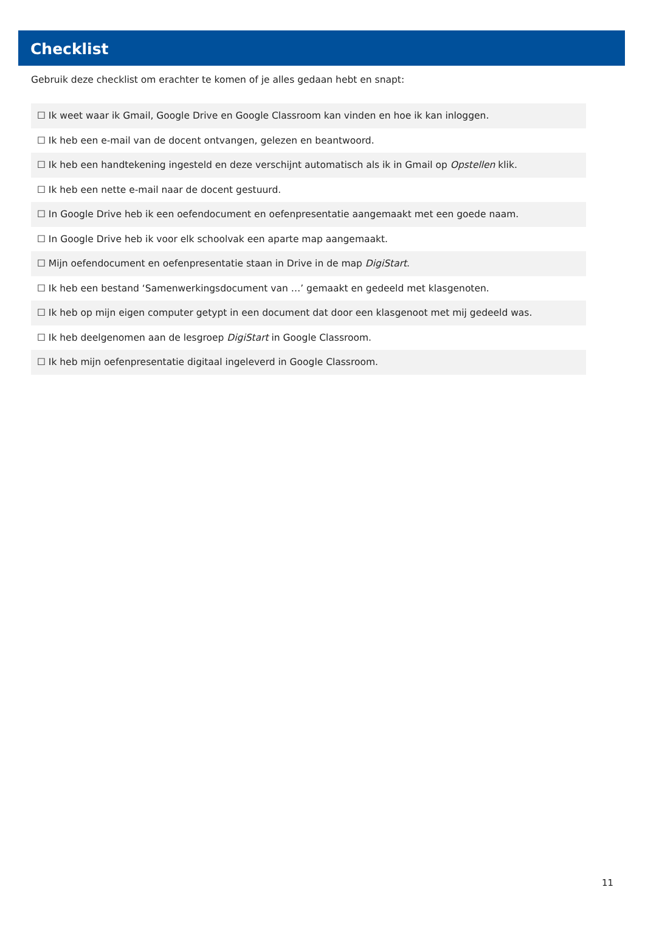Checklist
Gebruik deze checklist om erachter te komen of je alles gedaan hebt en snapt:
| ☐ Ik weet waar ik Gmail, Google Drive en Google Classroom kan vinden en hoe ik kan inloggen. |
| ☐ Ik heb een e-mail van de docent ontvangen, gelezen en beantwoord. |
| ☐ Ik heb een handtekening ingesteld en deze verschijnt automatisch als ik in Gmail op Opstellen klik. |
| ☐ Ik heb een nette e-mail naar de docent gestuurd. |
| ☐ In Google Drive heb ik een oefendocument en oefenpresentatie aangemaakt met een goede naam. |
| ☐ In Google Drive heb ik voor elk schoolvak een aparte map aangemaakt. |
| ☐ Mijn oefendocument en oefenpresentatie staan in Drive in de map DigiStart . |
| ☐ Ik heb een bestand ‘Samenwerkingsdocument van …’ gemaakt en gedeeld met klasgenoten. |
| ☐ Ik heb op mijn eigen computer getypt in een document dat door een klasgenoot met mij gedeeld was. |
| ☐ Ik heb deelgenomen aan de lesgroep DigiStart in Google Classroom. |
| ☐ Ik heb mijn oefenpresentatie digitaal ingeleverd in Google Classroom. |
11